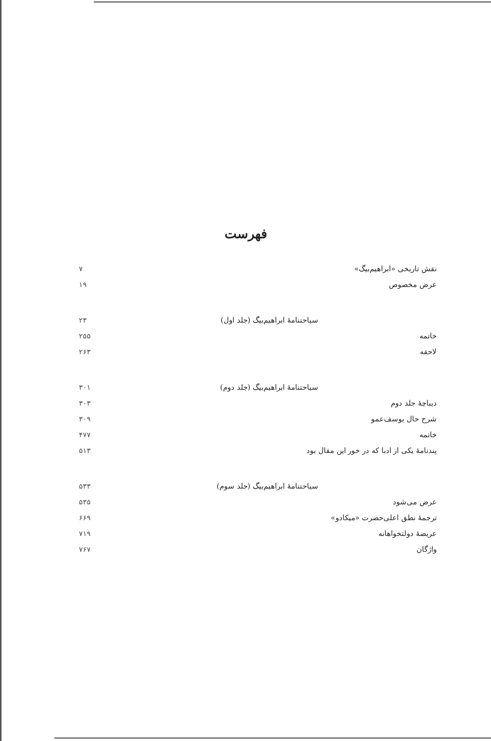فهرست
نقش تاریخی «ابراهیم‌بیگ» ۷
عرض مخصوص ۱۹
سیاحتنامهٔ ابراهیم‌بیگ (جلد اول) ۲۳
خاتمه ۲۵۵
لاحقه ۲۶۳
سیاحتنامهٔ ابراهیم‌بیگ (جلد دوم) ۳۰۱
دیباچهٔ جلد دوم ۳۰۳
شرح حال یوسف‌عمو ۳۰۹
خاتمه ۴۷۷
پندنامهٔ یکی از ادبا که در خور این مقال بود ۵۱۳
سیاحتنامهٔ ابراهیم‌بیگ (جلد سوم) ۵۳۳
عرض می‌شود ۵۳۵
ترجمهٔ نطق اعلی‌حضرت «میکادو» ۶۶۹
عریضهٔ دولتخواهانه ۷۱۹
واژگان ۷۶۷